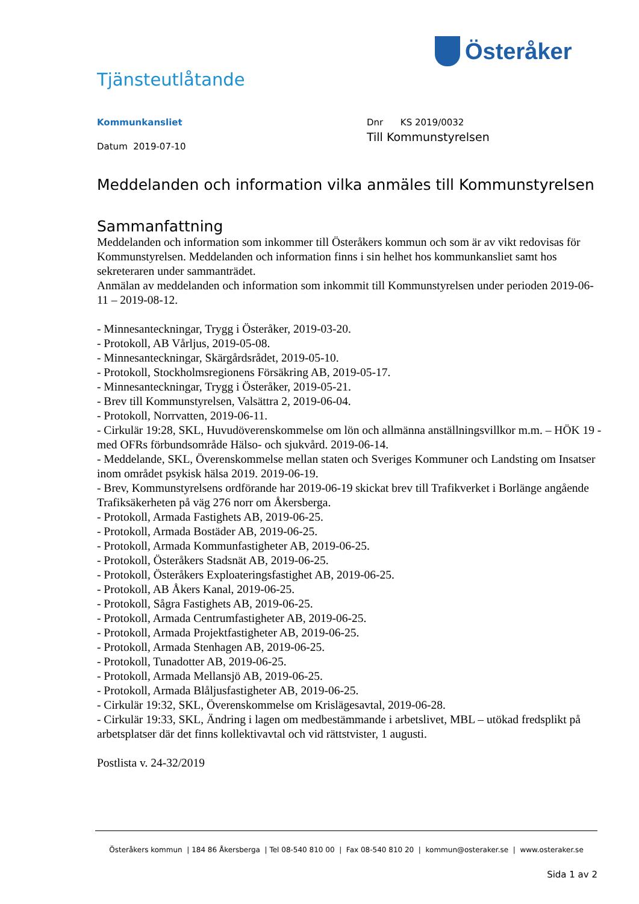Österåker
Tjänsteutlåtande
Kommunkansliet
Datum 2019-07-10
Dnr KS 2019/0032
Till Kommunstyrelsen
Meddelanden och information vilka anmäles till Kommunstyrelsen
Sammanfattning
Meddelanden och information som inkommer till Österåkers kommun och som är av vikt redovisas för Kommunstyrelsen. Meddelanden och information finns i sin helhet hos kommunkansliet samt hos sekreteraren under sammanträdet.
Anmälan av meddelanden och information som inkommit till Kommunstyrelsen under perioden 2019-06-11 – 2019-08-12.
- Minnesanteckningar, Trygg i Österåker, 2019-03-20.
- Protokoll, AB Vårljus, 2019-05-08.
- Minnesanteckningar, Skärgårdsrådet, 2019-05-10.
- Protokoll, Stockholmsregionens Försäkring AB, 2019-05-17.
- Minnesanteckningar, Trygg i Österåker, 2019-05-21.
- Brev till Kommunstyrelsen, Valsättra 2, 2019-06-04.
- Protokoll, Norrvatten, 2019-06-11.
- Cirkulär 19:28, SKL, Huvudöverenskommelse om lön och allmänna anställningsvillkor m.m. – HÖK 19 - med OFRs förbundsområde Hälso- och sjukvård. 2019-06-14.
- Meddelande, SKL, Överenskommelse mellan staten och Sveriges Kommuner och Landsting om Insatser inom området psykisk hälsa 2019. 2019-06-19.
- Brev, Kommunstyrelsens ordförande har 2019-06-19 skickat brev till Trafikverket i Borlänge angående Trafiksäkerheten på väg 276 norr om Åkersberga.
- Protokoll, Armada Fastighets AB, 2019-06-25.
- Protokoll, Armada Bostäder AB, 2019-06-25.
- Protokoll, Armada Kommunfastigheter AB, 2019-06-25.
- Protokoll, Österåkers Stadsnät AB, 2019-06-25.
- Protokoll, Österåkers Exploateringsfastighet AB, 2019-06-25.
- Protokoll, AB Åkers Kanal, 2019-06-25.
- Protokoll, Sågra Fastighets AB, 2019-06-25.
- Protokoll, Armada Centrumfastigheter AB, 2019-06-25.
- Protokoll, Armada Projektfastigheter AB, 2019-06-25.
- Protokoll, Armada Stenhagen AB, 2019-06-25.
- Protokoll, Tunadotter AB, 2019-06-25.
- Protokoll, Armada Mellansjö AB, 2019-06-25.
- Protokoll, Armada Blåljusfastigheter AB, 2019-06-25.
- Cirkulär 19:32, SKL, Överenskommelse om Krislägesavtal, 2019-06-28.
- Cirkulär 19:33, SKL, Ändring i lagen om medbestämmande i arbetslivet, MBL – utökad fredsplikt på arbetsplatser där det finns kollektivavtal och vid rättstvister, 1 augusti.
Postlista v. 24-32/2019
Österåkers kommun | 184 86 Åkersberga | Tel 08-540 810 00 | Fax 08-540 810 20 | kommun@osteraker.se | www.osteraker.se
Sida 1 av 2